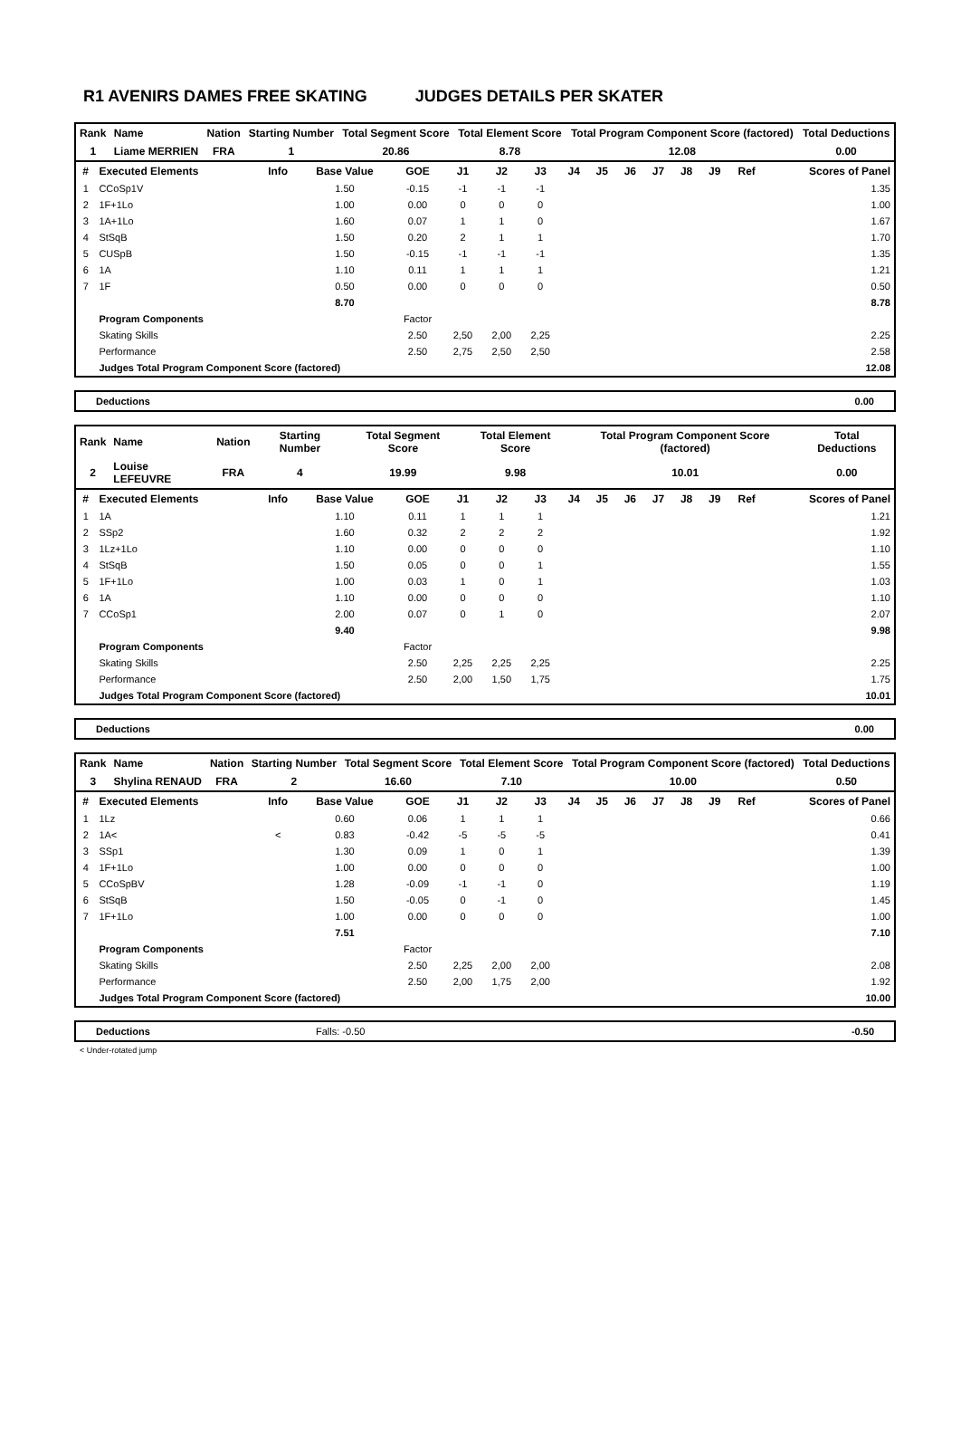R1 AVENIRS DAMES FREE SKATING JUDGES DETAILS PER SKATER
| Rank | Name | Nation | Starting Number | Total Segment Score | Total Element Score | Total Program Component Score (factored) | Total Deductions |
| --- | --- | --- | --- | --- | --- | --- | --- |
| 1 | Liame MERRIEN | FRA | 1 | 20.86 | 8.78 | 12.08 | 0.00 |
| # | Executed Elements | Info | Base Value | GOE | J1 | J2 | J3 | J4 | J5 | J6 | J7 | J8 | J9 | Ref | Scores of Panel |
| --- | --- | --- | --- | --- | --- | --- | --- | --- | --- | --- | --- | --- | --- | --- | --- |
| 1 | CCoSp1V | | 1.50 | -0.15 | -1 | -1 | -1 | | | | | | | | 1.35 |
| 2 | 1F+1Lo | | 1.00 | 0.00 | 0 | 0 | 0 | | | | | | | | 1.00 |
| 3 | 1A+1Lo | | 1.60 | 0.07 | 1 | 1 | 0 | | | | | | | | 1.67 |
| 4 | StSqB | | 1.50 | 0.20 | 2 | 1 | 1 | | | | | | | | 1.70 |
| 5 | CUSpB | | 1.50 | -0.15 | -1 | -1 | -1 | | | | | | | | 1.35 |
| 6 | 1A | | 1.10 | 0.11 | 1 | 1 | 1 | | | | | | | | 1.21 |
| 7 | 1F | | 0.50 | 0.00 | 0 | 0 | 0 | | | | | | | | 0.50 |
| | | | 8.70 | | | | | | | | | | | | 8.78 |
| | Program Components | | | Factor | | | | | | | | | | | |
| | Skating Skills | | | 2.50 | 2,50 | 2,00 | 2,25 | | | | | | | | 2.25 |
| | Performance | | | 2.50 | 2,75 | 2,50 | 2,50 | | | | | | | | 2.58 |
| | Judges Total Program Component Score (factored) | | | | | | | | | | | | | | 12.08 |
Deductions 0.00
| Rank | Name | Nation | Starting Number | Total Segment Score | Total Element Score | Total Program Component Score (factored) | Total Deductions |
| --- | --- | --- | --- | --- | --- | --- | --- |
| 2 | Louise LEFEUVRE | FRA | 4 | 19.99 | 9.98 | 10.01 | 0.00 |
| # | Executed Elements | Info | Base Value | GOE | J1 | J2 | J3 | J4 | J5 | J6 | J7 | J8 | J9 | Ref | Scores of Panel |
| --- | --- | --- | --- | --- | --- | --- | --- | --- | --- | --- | --- | --- | --- | --- | --- |
| 1 | 1A | | 1.10 | 0.11 | 1 | 1 | 1 | | | | | | | | 1.21 |
| 2 | SSp2 | | 1.60 | 0.32 | 2 | 2 | 2 | | | | | | | | 1.92 |
| 3 | 1Lz+1Lo | | 1.10 | 0.00 | 0 | 0 | 0 | | | | | | | | 1.10 |
| 4 | StSqB | | 1.50 | 0.05 | 0 | 0 | 1 | | | | | | | | 1.55 |
| 5 | 1F+1Lo | | 1.00 | 0.03 | 1 | 0 | 1 | | | | | | | | 1.03 |
| 6 | 1A | | 1.10 | 0.00 | 0 | 0 | 0 | | | | | | | | 1.10 |
| 7 | CCoSp1 | | 2.00 | 0.07 | 0 | 1 | 0 | | | | | | | | 2.07 |
| | | | 9.40 | | | | | | | | | | | | 9.98 |
| | Program Components | | | Factor | | | | | | | | | | | |
| | Skating Skills | | | 2.50 | 2,25 | 2,25 | 2,25 | | | | | | | | 2.25 |
| | Performance | | | 2.50 | 2,00 | 1,50 | 1,75 | | | | | | | | 1.75 |
| | Judges Total Program Component Score (factored) | | | | | | | | | | | | | | 10.01 |
Deductions 0.00
| Rank | Name | Nation | Starting Number | Total Segment Score | Total Element Score | Total Program Component Score (factored) | Total Deductions |
| --- | --- | --- | --- | --- | --- | --- | --- |
| 3 | Shylina RENAUD | FRA | 2 | 16.60 | 7.10 | 10.00 | 0.50 |
| # | Executed Elements | Info | Base Value | GOE | J1 | J2 | J3 | J4 | J5 | J6 | J7 | J8 | J9 | Ref | Scores of Panel |
| --- | --- | --- | --- | --- | --- | --- | --- | --- | --- | --- | --- | --- | --- | --- | --- |
| 1 | 1Lz | | 0.60 | 0.06 | 1 | 1 | 1 | | | | | | | | 0.66 |
| 2 | 1A< | < | 0.83 | -0.42 | -5 | -5 | -5 | | | | | | | | 0.41 |
| 3 | SSp1 | | 1.30 | 0.09 | 1 | 0 | 1 | | | | | | | | 1.39 |
| 4 | 1F+1Lo | | 1.00 | 0.00 | 0 | 0 | 0 | | | | | | | | 1.00 |
| 5 | CCoSpBV | | 1.28 | -0.09 | -1 | -1 | 0 | | | | | | | | 1.19 |
| 6 | StSqB | | 1.50 | -0.05 | 0 | -1 | 0 | | | | | | | | 1.45 |
| 7 | 1F+1Lo | | 1.00 | 0.00 | 0 | 0 | 0 | | | | | | | | 1.00 |
| | | | 7.51 | | | | | | | | | | | | 7.10 |
| | Program Components | | | Factor | | | | | | | | | | | |
| | Skating Skills | | | 2.50 | 2,25 | 2,00 | 2,00 | | | | | | | | 2.08 |
| | Performance | | | 2.50 | 2,00 | 1,75 | 2,00 | | | | | | | | 1.92 |
| | Judges Total Program Component Score (factored) | | | | | | | | | | | | | | 10.00 |
Deductions Falls: -0.50 -0.50
< Under-rotated jump